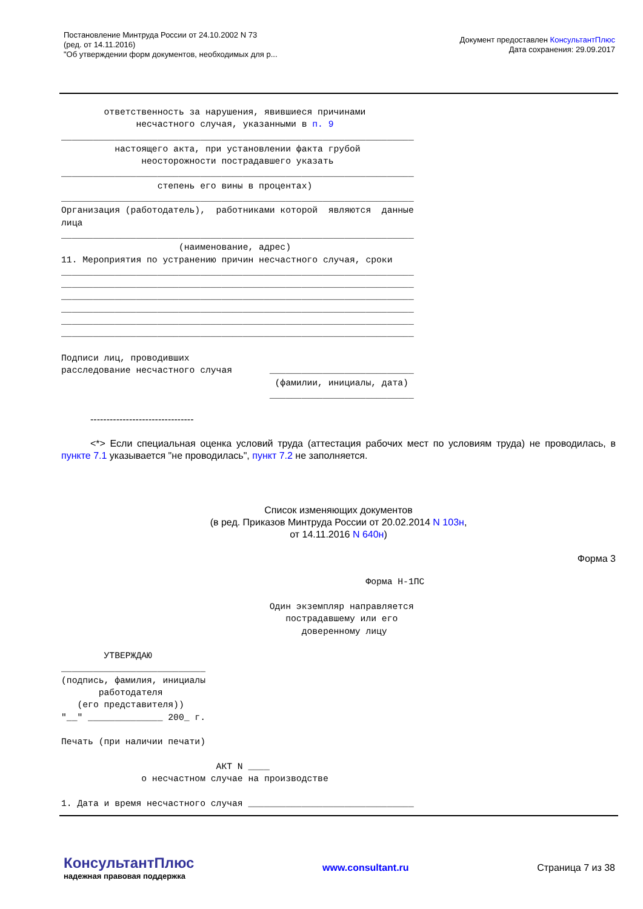Постановление Минтруда России от 24.10.2002 N 73
(ред. от 14.11.2016)
"Об утверждении форм документов, необходимых для р...
Документ предоставлен КонсультантПлюс
Дата сохранения: 29.09.2017
        ответственность за нарушения, явившиеся причинами
              несчастного случая, указанными в п. 9
__________________________________________________________________
          настоящего акта, при установлении факта грубой
               неосторожности пострадавшего указать
__________________________________________________________________
                  степень его вины в процентах)
__________________________________________________________________
Организация (работодатель),  работниками которой  являются  данные
лица
__________________________________________________________________
                      (наименование, адрес)
11. Мероприятия по устранению причин несчастного случая, сроки
__________________________________________________________________
__________________________________________________________________
__________________________________________________________________
__________________________________________________________________
__________________________________________________________________
__________________________________________________________________

Подписи лиц, проводивших
расследование несчастного случая       ___________________________
                                        (фамилии, инициалы, дата)
                                       ___________________________
--------------------------------
<*> Если специальная оценка условий труда (аттестация рабочих мест по условиям труда) не проводилась, в пункте 7.1 указывается "не проводилась", пункт 7.2 не заполняется.
Список изменяющих документов
(в ред. Приказов Минтруда России от 20.02.2014 N 103н,
от 14.11.2016 N 640н)
Форма 3
                                                         Форма Н-1ПС

                                       Один экземпляр направляется
                                          пострадавшему или его
                                             доверенному лицу

        УТВЕРЖДАЮ
___________________________
(подпись, фамилия, инициалы
       работодателя
   (его представителя))
"__" ______________ 200_ г.

Печать (при наличии печати)

                             АКТ N ____
               о несчастном случае на производстве

1. Дата и время несчастного случая _______________________________
КонсультантПлюс
надежная правовая поддержка
www.consultant.ru Страница 7 из 38